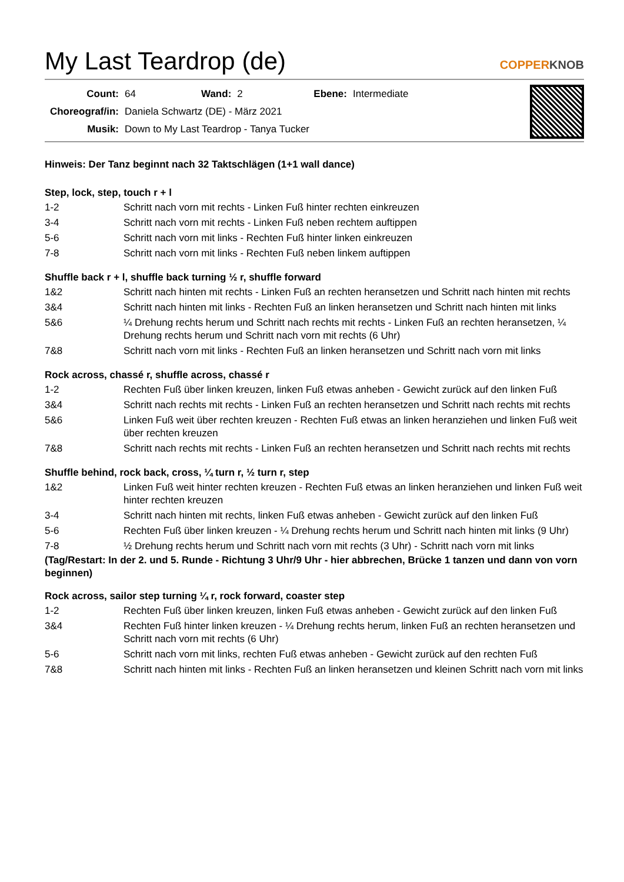My Last Teardrop (de)
COPPERKNOB
| Count: | 64 | Wand: | 2 | Ebene: | Intermediate |
| Choreograf/in: | Daniela Schwartz (DE) - März 2021 | | | | |
| Musik: | Down to My Last Teardrop - Tanya Tucker | | | | |
Hinweis: Der Tanz beginnt nach 32 Taktschlägen (1+1 wall dance)
Step, lock, step, touch r + l
| 1-2 | Schritt nach vorn mit rechts - Linken Fuß hinter rechten einkreuzen |
| 3-4 | Schritt nach vorn mit rechts - Linken Fuß neben rechtem auftippen |
| 5-6 | Schritt nach vorn mit links - Rechten Fuß hinter linken einkreuzen |
| 7-8 | Schritt nach vorn mit links - Rechten Fuß neben linkem auftippen |
Shuffle back r + l, shuffle back turning ½ r, shuffle forward
| 1&2 | Schritt nach hinten mit rechts - Linken Fuß an rechten heransetzen und Schritt nach hinten mit rechts |
| 3&4 | Schritt nach hinten mit links - Rechten Fuß an linken heransetzen und Schritt nach hinten mit links |
| 5&6 | ¼ Drehung rechts herum und Schritt nach rechts mit rechts - Linken Fuß an rechten heransetzen, ¼ Drehung rechts herum und Schritt nach vorn mit rechts (6 Uhr) |
| 7&8 | Schritt nach vorn mit links - Rechten Fuß an linken heransetzen und Schritt nach vorn mit links |
Rock across, chassé r, shuffle across, chassé r
| 1-2 | Rechten Fuß über linken kreuzen, linken Fuß etwas anheben - Gewicht zurück auf den linken Fuß |
| 3&4 | Schritt nach rechts mit rechts - Linken Fuß an rechten heransetzen und Schritt nach rechts mit rechts |
| 5&6 | Linken Fuß weit über rechten kreuzen - Rechten Fuß etwas an linken heranziehen und linken Fuß weit über rechten kreuzen |
| 7&8 | Schritt nach rechts mit rechts - Linken Fuß an rechten heransetzen und Schritt nach rechts mit rechts |
Shuffle behind, rock back, cross, ¼ turn r, ½ turn r, step
| 1&2 | Linken Fuß weit hinter rechten kreuzen - Rechten Fuß etwas an linken heranziehen und linken Fuß weit hinter rechten kreuzen |
| 3-4 | Schritt nach hinten mit rechts, linken Fuß etwas anheben - Gewicht zurück auf den linken Fuß |
| 5-6 | Rechten Fuß über linken kreuzen - ¼ Drehung rechts herum und Schritt nach hinten mit links (9 Uhr) |
| 7-8 | ½ Drehung rechts herum und Schritt nach vorn mit rechts (3 Uhr) - Schritt nach vorn mit links |
(Tag/Restart: In der 2. und 5. Runde - Richtung 3 Uhr/9 Uhr - hier abbrechen, Brücke 1 tanzen und dann von vorn beginnen)
Rock across, sailor step turning ¼ r, rock forward, coaster step
| 1-2 | Rechten Fuß über linken kreuzen, linken Fuß etwas anheben - Gewicht zurück auf den linken Fuß |
| 3&4 | Rechten Fuß hinter linken kreuzen - ¼ Drehung rechts herum, linken Fuß an rechten heransetzen und Schritt nach vorn mit rechts (6 Uhr) |
| 5-6 | Schritt nach vorn mit links, rechten Fuß etwas anheben - Gewicht zurück auf den rechten Fuß |
| 7&8 | Schritt nach hinten mit links - Rechten Fuß an linken heransetzen und kleinen Schritt nach vorn mit links |